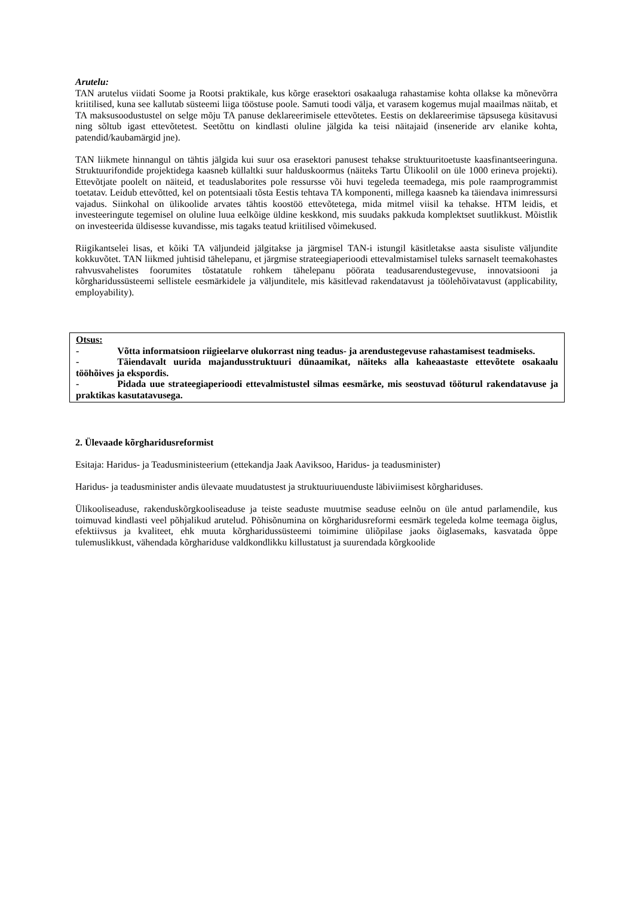Arutelu:
TAN arutelus viidati Soome ja Rootsi praktikale, kus kõrge erasektori osakaaluga rahastamise kohta ollakse ka mõnevõrra kriitilised, kuna see kallutab süsteemi liiga tööstuse poole. Samuti toodi välja, et varasem kogemus mujal maailmas näitab, et TA maksusoodustustel on selge mõju TA panuse deklareerimisele ettevõtetes. Eestis on deklareerimise täpsusega küsitavusi ning sõltub igast ettevõtetest. Seetõttu on kindlasti oluline jälgida ka teisi näitajaid (inseneride arv elanike kohta, patendid/kaubamärgid jne).
TAN liikmete hinnangul on tähtis jälgida kui suur osa erasektori panusest tehakse struktuuritoetuste kaasfinantseeringuna. Struktuurifondide projektidega kaasneb küllaltki suur halduskoormus (näiteks Tartu Ülikoolil on üle 1000 erineva projekti). Ettevõtjate poolelt on näiteid, et teaduslaborites pole ressursse või huvi tegeleda teemadega, mis pole raamprogrammist toetatav. Leidub ettevõtted, kel on potentsiaali tõsta Eestis tehtava TA komponenti, millega kaasneb ka täiendava inimressursi vajadus. Siinkohal on ülikoolide arvates tähtis koostöö ettevõtetega, mida mitmel viisil ka tehakse. HTM leidis, et investeeringute tegemisel on oluline luua eelkõige üldine keskkond, mis suudaks pakkuda komplektset suutlikkust. Mõistlik on investeerida üldisesse kuvandisse, mis tagaks teatud kriitilised võimekused.
Riigikantselei lisas, et kõiki TA väljundeid jälgitakse ja järgmisel TAN-i istungil käsitletakse aasta sisuliste väljundite kokkuvõtet. TAN liikmed juhtisid tähelepanu, et järgmise strateegiaperioodi ettevalmistamisel tuleks sarnaselt teemakohastes rahvusvahelistes foorumites tõstatatule rohkem tähelepanu pöörata teadusarendustegevuse, innovatsiooni ja kõrgharidussüsteemi sellistele eesmärkidele ja väljunditele, mis käsitlevad rakendatavust ja töölehõivatavust (applicability, employability).
Otsus:
- Võtta informatsioon riigieelarve olukorrast ning teadus- ja arendustegevuse rahastamisest teadmiseks.
- Täiendavalt uurida majandusstruktuuri dünaamikat, näiteks alla kaheaastaste ettevõtete osakaalu tööhõives ja ekspordis.
- Pidada uue strateegiaperioodi ettevalmistustel silmas eesmärke, mis seostuvad tööturul rakendatavuse ja praktikas kasutatavusega.
2. Ülevaade kõrgharidusreformist
Esitaja: Haridus- ja Teadusministeerium (ettekandja Jaak Aaviksoo, Haridus- ja teadusminister)
Haridus- ja teadusminister andis ülevaate muudatustest ja struktuuriuuenduste läbiviimisest kõrghariduses.
Ülikooliseaduse, rakenduskõrgkooliseaduse ja teiste seaduste muutmise seaduse eelnõu on üle antud parlamendile, kus toimuvad kindlasti veel põhjalikud arutelud. Põhisõnumina on kõrgharidusreformi eesmärk tegeleda kolme teemaga õiglus, efektiivsus ja kvaliteet, ehk muuta kõrgharidussüsteemi toimimine üliõpilase jaoks õiglasemaks, kasvatada õppe tulemuslikkust, vähendada kõrghariduse valdkondlikku killustatust ja suurendada kõrgkoolide